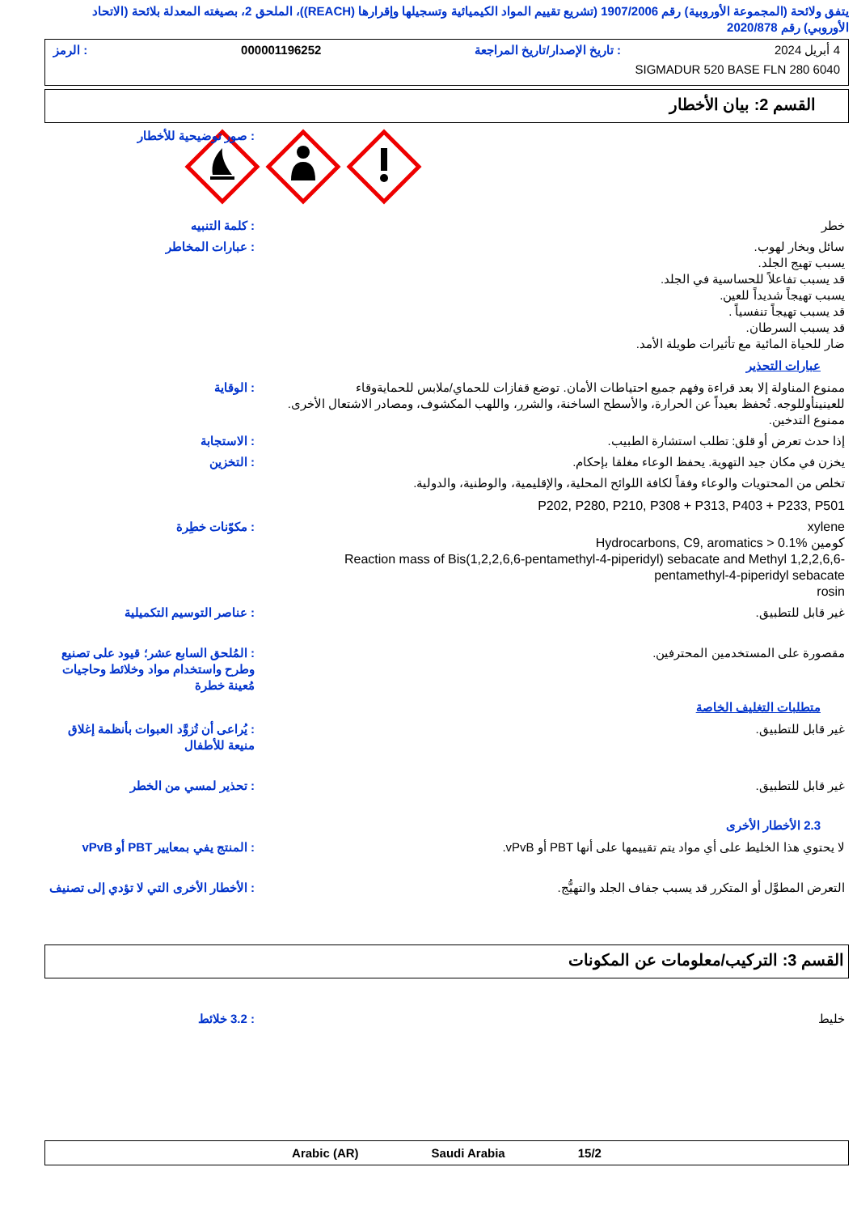يتفق ولائحة (المجموعة الأوروبية) رقم 1907/2006 (تشريع تقييم المواد الكيميائية وتسجيلها وإقرارها (REACH))، الملحق 2، بصيغته المعدلة بلائحة (الاتحاد الأوروبي) رقم 2020/878
4 أبريل 2024: تاريخ الإصدار/تاريخ المراجعة 000001196252: الرمز
SIGMADUR 520 BASE FLN 280 6040
القسم 2: بيان الأخطار
: صور توضيحية للأخطار
خطر : كلمة التنبيه
سائل وبخار لهوب.
يسبب تهيج الجلد.
قد يسبب تفاعلاً للحساسية في الجلد.
يسبب تهيجاً شديداً للعين.
قد يسبب تهيجاً تنفسياً .
قد يسبب السرطان.
ضار للحياة المائية مع تأثيرات طويلة الأمد.
: عبارات المخاطر
عبارات التحذير
ممنوع المناولة إلا بعد قراءة وفهم جميع احتياطات الأمان. توضع قفازات للحماي/ملابس للحمايةوقاء للعينينأوللوجه. تُحفظ بعيداً عن الحرارة، والأسطح الساخنة، والشرر، واللهب المكشوف، ومصادر الاشتعال الأخرى. ممنوع التدخين.
: الوقاية
إذا حدث تعرض أو قلق: تطلب استشارة الطبيب. : الاستجابة
يخزن في مكان جيد التهوية. يحفظ الوعاء مغلقا بإحكام. : التخزين
تخلص من المحتويات والوعاء وفقاً لكافة اللوائح المحلية، والإقليمية، والوطنية، والدولية.
P202, P280, P210, P308 + P313, P403 + P233, P501
xylene
Hydrocarbons, C9, aromatics > 0.1% كومين
Reaction mass of Bis(1,2,2,6,6-pentamethyl-4-piperidyl) sebacate and Methyl 1,2,2,6,6-pentamethyl-4-piperidyl sebacate
rosin
: مكوّنات خطِرة
غير قابل للتطبيق. : عناصر التوسيم التكميلية
مقصورة على المستخدمين المحترفين. : المُلحق السابع عشر؛ قيود على تصنيع وطرح واستخدام مواد وخلائط وحاجيات مُعينة خطرة
متطلبات التغليف الخاصة
غير قابل للتطبيق. : يُراعى أن تُزوَّد العبوات بأنظمة إغلاق منيعة للأطفال
غير قابل للتطبيق. : تحذير لمسي من الخطر
2.3 الأخطار الأخرى
لا يحتوي هذا الخليط على أي مواد يتم تقييمها على أنها PBT أو vPvB. : المنتج يفي بمعايير PBT أو vPvB
التعرض المطوَّل أو المتكرر قد يسبب جفاف الجلد والتهيُّج. : الأخطار الأخرى التي لا تؤدي إلى تصنيف
القسم 3: التركيب/معلومات عن المكونات
خليط : 3.2 خلائط
Arabic (AR) Saudi Arabia 15/2